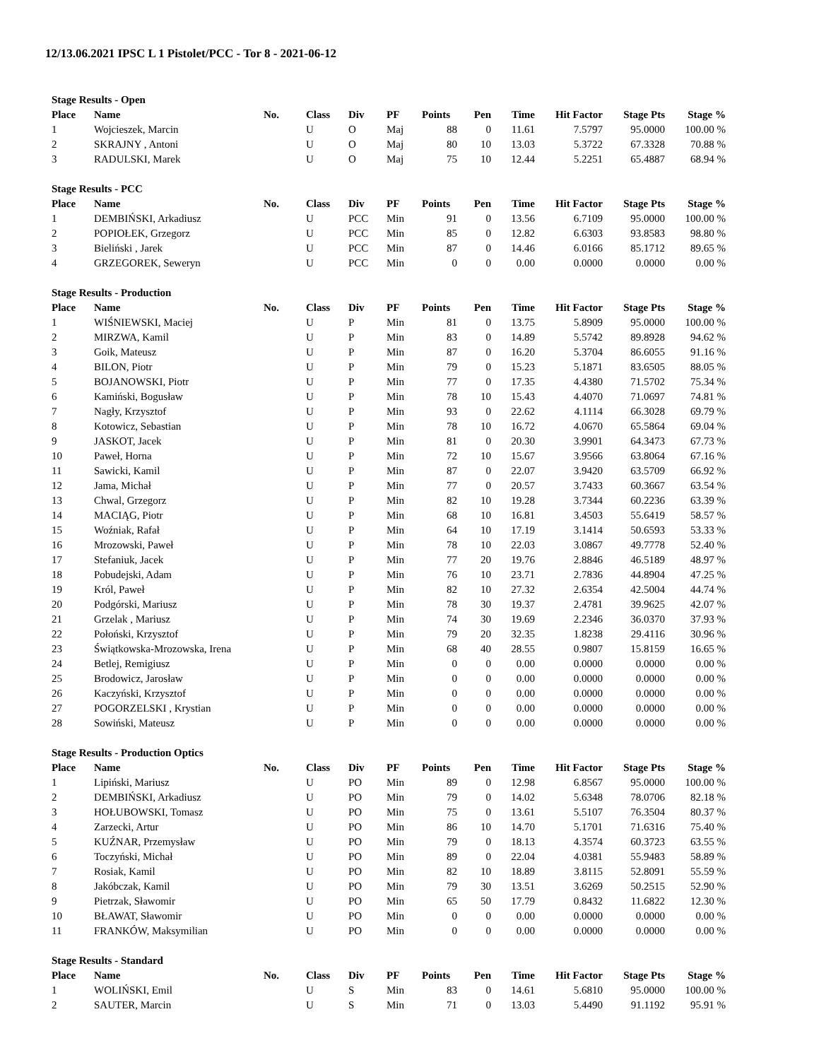12/13.06.2021 IPSC L 1 Pistolet/PCC - Tor 8 - 2021-06-12
Stage Results - Open
| Place | Name | No. | Class | Div | PF | Points | Pen | Time | Hit Factor | Stage Pts | Stage % |
| --- | --- | --- | --- | --- | --- | --- | --- | --- | --- | --- | --- |
| 1 | Wojcieszek, Marcin | | U | O | Maj | 88 | 0 | 11.61 | 7.5797 | 95.0000 | 100.00 % |
| 2 | SKRAJNY , Antoni | | U | O | Maj | 80 | 10 | 13.03 | 5.3722 | 67.3328 | 70.88 % |
| 3 | RADULSKI, Marek | | U | O | Maj | 75 | 10 | 12.44 | 5.2251 | 65.4887 | 68.94 % |
Stage Results - PCC
| Place | Name | No. | Class | Div | PF | Points | Pen | Time | Hit Factor | Stage Pts | Stage % |
| --- | --- | --- | --- | --- | --- | --- | --- | --- | --- | --- | --- |
| 1 | DEMBIŃSKI, Arkadiusz | | U | PCC | Min | 91 | 0 | 13.56 | 6.7109 | 95.0000 | 100.00 % |
| 2 | POPIOŁEK, Grzegorz | | U | PCC | Min | 85 | 0 | 12.82 | 6.6303 | 93.8583 | 98.80 % |
| 3 | Bieliński , Jarek | | U | PCC | Min | 87 | 0 | 14.46 | 6.0166 | 85.1712 | 89.65 % |
| 4 | GRZEGOREK, Seweryn | | U | PCC | Min | 0 | 0 | 0.00 | 0.0000 | 0.0000 | 0.00 % |
Stage Results - Production
| Place | Name | No. | Class | Div | PF | Points | Pen | Time | Hit Factor | Stage Pts | Stage % |
| --- | --- | --- | --- | --- | --- | --- | --- | --- | --- | --- | --- |
| 1 | WIŚNIEWSKI, Maciej | | U | P | Min | 81 | 0 | 13.75 | 5.8909 | 95.0000 | 100.00 % |
| 2 | MIRZWA, Kamil | | U | P | Min | 83 | 0 | 14.89 | 5.5742 | 89.8928 | 94.62 % |
| 3 | Goik, Mateusz | | U | P | Min | 87 | 0 | 16.20 | 5.3704 | 86.6055 | 91.16 % |
| 4 | BILON, Piotr | | U | P | Min | 79 | 0 | 15.23 | 5.1871 | 83.6505 | 88.05 % |
| 5 | BOJANOWSKI, Piotr | | U | P | Min | 77 | 0 | 17.35 | 4.4380 | 71.5702 | 75.34 % |
| 6 | Kamiński, Bogusław | | U | P | Min | 78 | 10 | 15.43 | 4.4070 | 71.0697 | 74.81 % |
| 7 | Nagły, Krzysztof | | U | P | Min | 93 | 0 | 22.62 | 4.1114 | 66.3028 | 69.79 % |
| 8 | Kotowicz, Sebastian | | U | P | Min | 78 | 10 | 16.72 | 4.0670 | 65.5864 | 69.04 % |
| 9 | JASKOT, Jacek | | U | P | Min | 81 | 0 | 20.30 | 3.9901 | 64.3473 | 67.73 % |
| 10 | Paweł, Horna | | U | P | Min | 72 | 10 | 15.67 | 3.9566 | 63.8064 | 67.16 % |
| 11 | Sawicki, Kamil | | U | P | Min | 87 | 0 | 22.07 | 3.9420 | 63.5709 | 66.92 % |
| 12 | Jama, Michał | | U | P | Min | 77 | 0 | 20.57 | 3.7433 | 60.3667 | 63.54 % |
| 13 | Chwal, Grzegorz | | U | P | Min | 82 | 10 | 19.28 | 3.7344 | 60.2236 | 63.39 % |
| 14 | MACIĄG, Piotr | | U | P | Min | 68 | 10 | 16.81 | 3.4503 | 55.6419 | 58.57 % |
| 15 | Woźniak, Rafał | | U | P | Min | 64 | 10 | 17.19 | 3.1414 | 50.6593 | 53.33 % |
| 16 | Mrozowski, Paweł | | U | P | Min | 78 | 10 | 22.03 | 3.0867 | 49.7778 | 52.40 % |
| 17 | Stefaniuk, Jacek | | U | P | Min | 77 | 20 | 19.76 | 2.8846 | 46.5189 | 48.97 % |
| 18 | Pobudejski, Adam | | U | P | Min | 76 | 10 | 23.71 | 2.7836 | 44.8904 | 47.25 % |
| 19 | Król, Paweł | | U | P | Min | 82 | 10 | 27.32 | 2.6354 | 42.5004 | 44.74 % |
| 20 | Podgórski, Mariusz | | U | P | Min | 78 | 30 | 19.37 | 2.4781 | 39.9625 | 42.07 % |
| 21 | Grzelak , Mariusz | | U | P | Min | 74 | 30 | 19.69 | 2.2346 | 36.0370 | 37.93 % |
| 22 | Połoński, Krzysztof | | U | P | Min | 79 | 20 | 32.35 | 1.8238 | 29.4116 | 30.96 % |
| 23 | Świątkowska-Mrozowska, Irena | | U | P | Min | 68 | 40 | 28.55 | 0.9807 | 15.8159 | 16.65 % |
| 24 | Betlej, Remigiusz | | U | P | Min | 0 | 0 | 0.00 | 0.0000 | 0.0000 | 0.00 % |
| 25 | Brodowicz, Jarosław | | U | P | Min | 0 | 0 | 0.00 | 0.0000 | 0.0000 | 0.00 % |
| 26 | Kaczyński, Krzysztof | | U | P | Min | 0 | 0 | 0.00 | 0.0000 | 0.0000 | 0.00 % |
| 27 | POGORZELSKI , Krystian | | U | P | Min | 0 | 0 | 0.00 | 0.0000 | 0.0000 | 0.00 % |
| 28 | Sowiński, Mateusz | | U | P | Min | 0 | 0 | 0.00 | 0.0000 | 0.0000 | 0.00 % |
Stage Results - Production Optics
| Place | Name | No. | Class | Div | PF | Points | Pen | Time | Hit Factor | Stage Pts | Stage % |
| --- | --- | --- | --- | --- | --- | --- | --- | --- | --- | --- | --- |
| 1 | Lipiński, Mariusz | | U | PO | Min | 89 | 0 | 12.98 | 6.8567 | 95.0000 | 100.00 % |
| 2 | DEMBIŃSKI, Arkadiusz | | U | PO | Min | 79 | 0 | 14.02 | 5.6348 | 78.0706 | 82.18 % |
| 3 | HOŁUBOWSKI, Tomasz | | U | PO | Min | 75 | 0 | 13.61 | 5.5107 | 76.3504 | 80.37 % |
| 4 | Zarzecki, Artur | | U | PO | Min | 86 | 10 | 14.70 | 5.1701 | 71.6316 | 75.40 % |
| 5 | KUŹNAR, Przemysław | | U | PO | Min | 79 | 0 | 18.13 | 4.3574 | 60.3723 | 63.55 % |
| 6 | Toczyński, Michał | | U | PO | Min | 89 | 0 | 22.04 | 4.0381 | 55.9483 | 58.89 % |
| 7 | Rosiak, Kamil | | U | PO | Min | 82 | 10 | 18.89 | 3.8115 | 52.8091 | 55.59 % |
| 8 | Jakóbczak, Kamil | | U | PO | Min | 79 | 30 | 13.51 | 3.6269 | 50.2515 | 52.90 % |
| 9 | Pietrzak, Sławomir | | U | PO | Min | 65 | 50 | 17.79 | 0.8432 | 11.6822 | 12.30 % |
| 10 | BŁAWAT, Sławomir | | U | PO | Min | 0 | 0 | 0.00 | 0.0000 | 0.0000 | 0.00 % |
| 11 | FRANKÓW, Maksymilian | | U | PO | Min | 0 | 0 | 0.00 | 0.0000 | 0.0000 | 0.00 % |
Stage Results - Standard
| Place | Name | No. | Class | Div | PF | Points | Pen | Time | Hit Factor | Stage Pts | Stage % |
| --- | --- | --- | --- | --- | --- | --- | --- | --- | --- | --- | --- |
| 1 | WOLIŃSKI, Emil | | U | S | Min | 83 | 0 | 14.61 | 5.6810 | 95.0000 | 100.00 % |
| 2 | SAUTER, Marcin | | U | S | Min | 71 | 0 | 13.03 | 5.4490 | 91.1192 | 95.91 % |